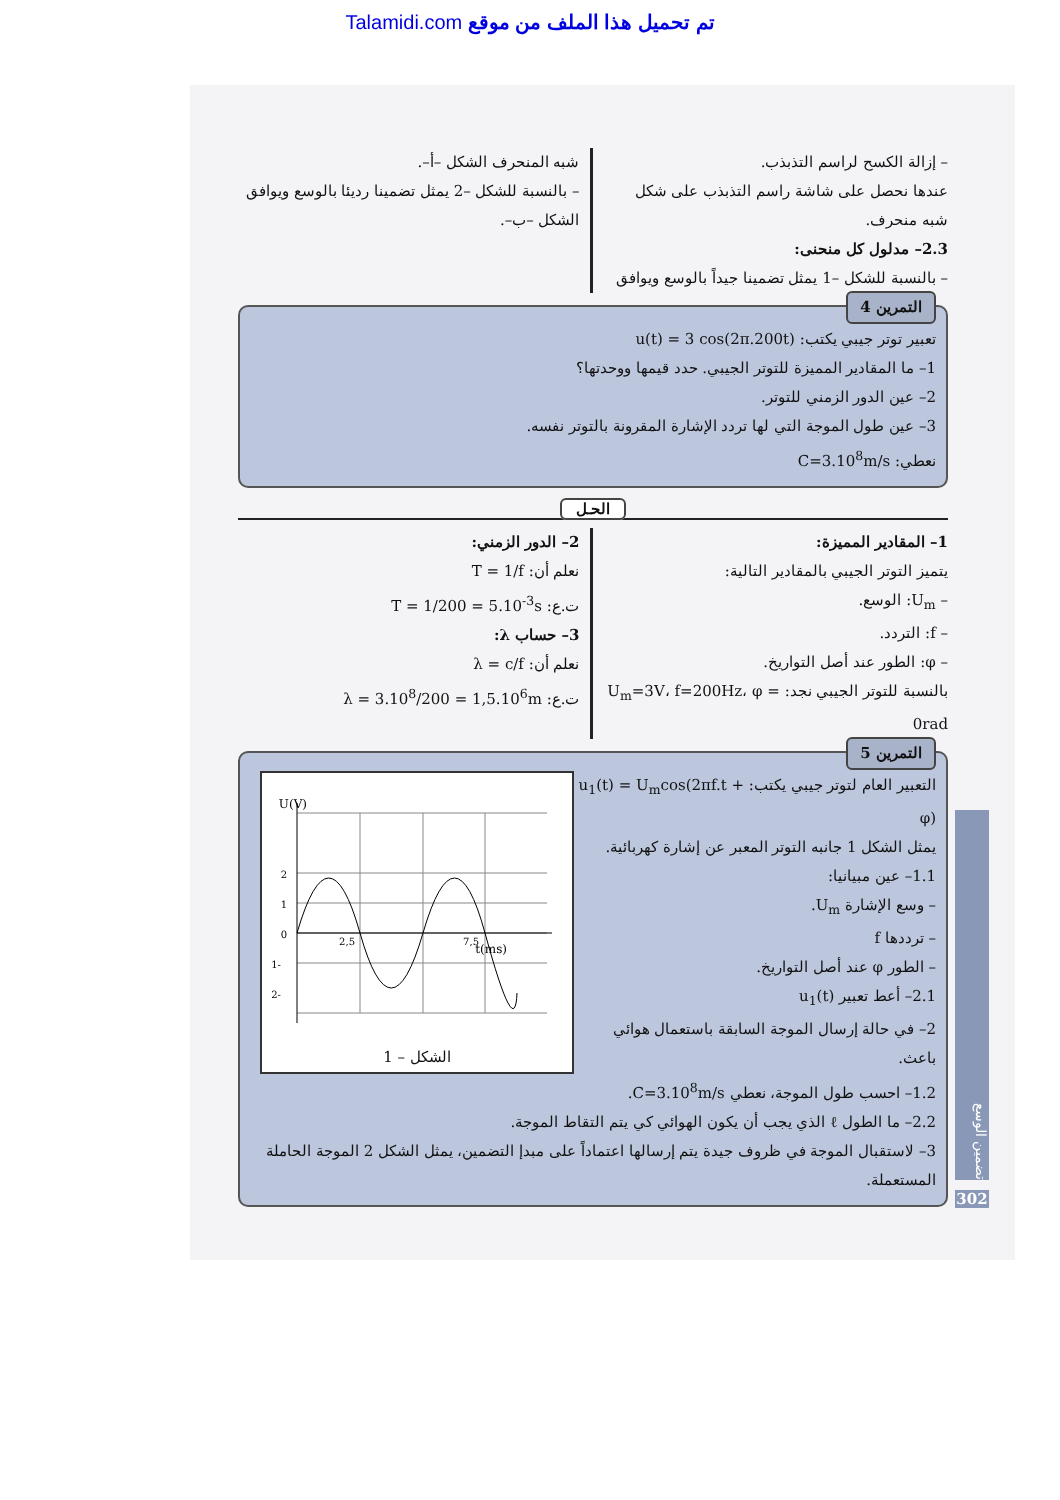Talamidi.com تم تحميل هذا الملف من موقع
– إزالة الكسح لراسم التذبذب.
عندها نحصل على شاشة راسم التذبذب على شكل شبه منحرف.
2.3– مدلول كل منحنى:
– بالنسبة للشكل –1 يمثل تضمينا جيداً بالوسع ويوافق
شبه المنحرف الشكل –أ–.
– بالنسبة للشكل –2 يمثل تضمينا رديئا بالوسع ويوافق الشكل –ب–.
التمرين 4
تعبير توتر جيبي يكتب: u(t) = 3 cos(2π.200t)
1– ما المقادير المميزة للتوتر الجيبي. حدد قيمها ووحدتها؟
2– عين الدور الزمني للتوتر.
3– عين طول الموجة التي لها تردد الإشارة المقرونة بالتوتر نفسه.
نعطي: C=3.10<sup>8</sup>m/s
الحـل
1– المقادير المميزة:
يتميز التوتر الجيبي بالمقادير التالية:
– U<sub>m</sub>: الوسع.
– f: التردد.
– φ: الطور عند أصل التواريخ.
بالنسبة للتوتر الجيبي نجد: U<sub>m</sub>=3V، f=200Hz، φ = 0rad
2– الدور الزمني:
نعلم أن: T = 1/f
ت.ع: T = 1/200 = 5.10<sup>-3</sup>s
3– حساب λ:
نعلم أن: λ = c/f
ت.ع: λ = 3.10<sup>8</sup>/200 = 1,5.10<sup>6</sup>m
التمرين 5
U(V)
t(ms)
2
1
0
-1
-2
2,5
7,5
الشكل – 1
التعبير العام لتوتر جيبي يكتب: u<sub>1</sub>(t) = U<sub>m</sub>cos(2πf.t + φ)
يمثل الشكل 1 جانبه التوتر المعبر عن إشارة كهربائية.
1.1– عين مبيانيا:
– وسع الإشارة U<sub>m</sub>.
– ترددها f
– الطور φ عند أصل التواريخ.
2.1– أعط تعبير u<sub>1</sub>(t)
2– في حالة إرسال الموجة السابقة باستعمال هوائي باعث.
1.2– احسب طول الموجة، نعطي C=3.10<sup>8</sup>m/s.
2.2– ما الطول ℓ الذي يجب أن يكون الهوائي كي يتم التقاط الموجة.
3– لاستقبال الموجة في ظروف جيدة يتم إرسالها اعتماداً على مبدإ التضمين، يمثل الشكل 2 الموجة الحاملة المستعملة.
تضمين الوسع
302